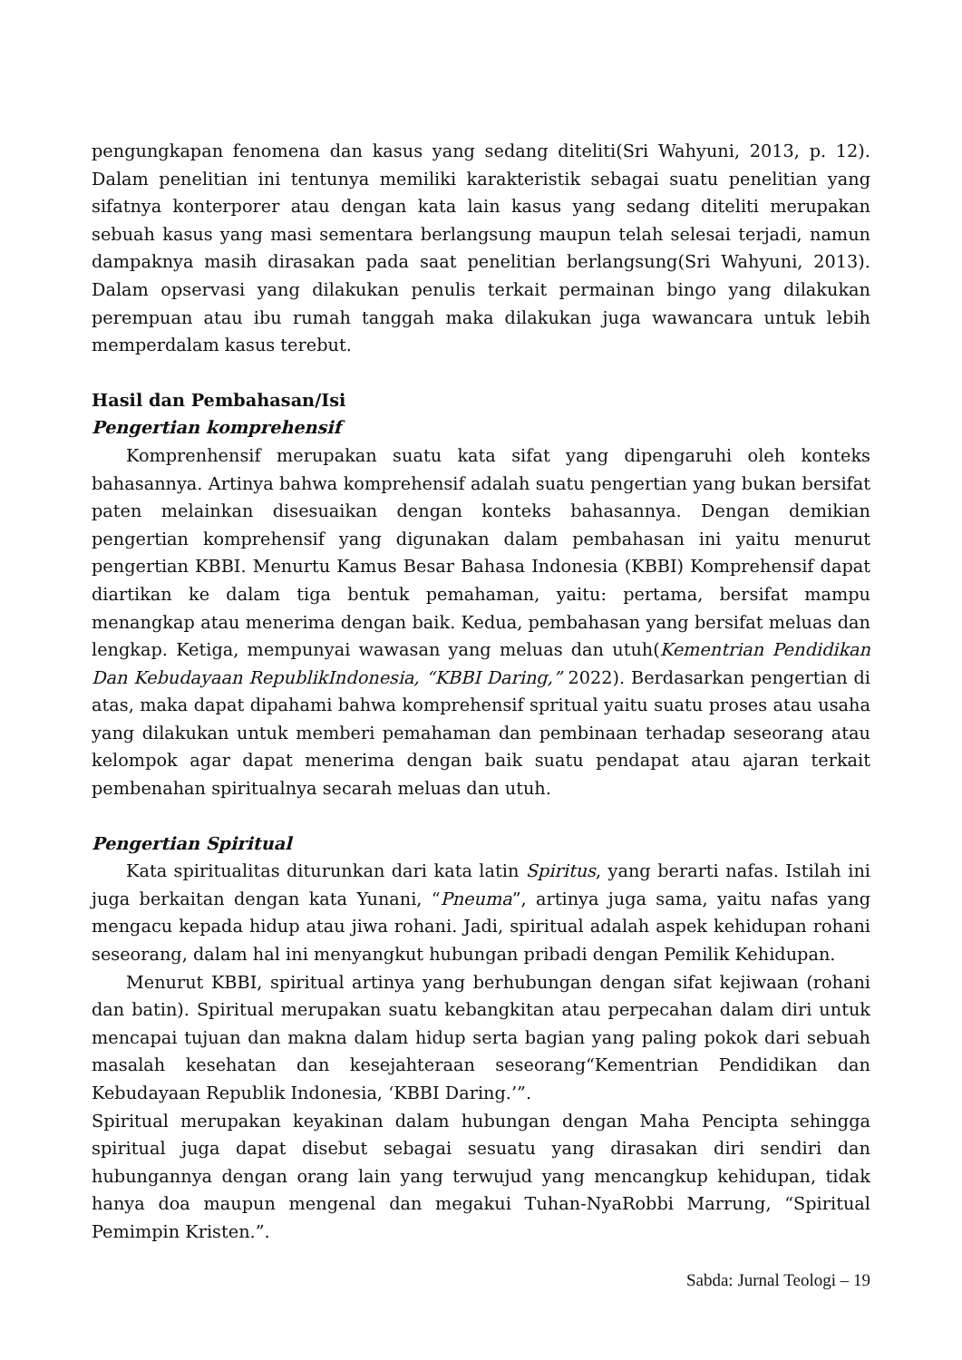pengungkapan fenomena dan kasus yang sedang diteliti(Sri Wahyuni, 2013, p. 12). Dalam penelitian ini tentunya memiliki karakteristik sebagai suatu penelitian yang sifatnya konterporer atau dengan kata lain kasus yang sedang diteliti merupakan sebuah kasus yang masi sementara berlangsung maupun telah selesai terjadi, namun dampaknya masih dirasakan pada saat penelitian berlangsung(Sri Wahyuni, 2013). Dalam opservasi yang dilakukan penulis terkait permainan bingo yang dilakukan perempuan atau ibu rumah tanggah maka dilakukan juga wawancara untuk lebih memperdalam kasus terebut.
Hasil dan Pembahasan/Isi
Pengertian komprehensif
Komprenhensif merupakan suatu kata sifat yang dipengaruhi oleh konteks bahasannya. Artinya bahwa komprehensif adalah suatu pengertian yang bukan bersifat paten melainkan disesuaikan dengan konteks bahasannya. Dengan demikian pengertian komprehensif yang digunakan dalam pembahasan ini yaitu menurut pengertian KBBI. Menurtu Kamus Besar Bahasa Indonesia (KBBI) Komprehensif dapat diartikan ke dalam tiga bentuk pemahaman, yaitu: pertama, bersifat mampu menangkap atau menerima dengan baik. Kedua, pembahasan yang bersifat meluas dan lengkap. Ketiga, mempunyai wawasan yang meluas dan utuh(Kementrian Pendidikan Dan Kebudayaan RepublikIndonesia, “KBBI Daring,” 2022). Berdasarkan pengertian di atas, maka dapat dipahami bahwa komprehensif spritual yaitu suatu proses atau usaha yang dilakukan untuk memberi pemahaman dan pembinaan terhadap seseorang atau kelompok agar dapat menerima dengan baik suatu pendapat atau ajaran terkait pembenahan spiritualnya secarah meluas dan utuh.
Pengertian Spiritual
Kata spiritualitas diturunkan dari kata latin Spiritus, yang berarti nafas. Istilah ini juga berkaitan dengan kata Yunani, “Pneuma”, artinya juga sama, yaitu nafas yang mengacu kepada hidup atau jiwa rohani. Jadi, spiritual adalah aspek kehidupan rohani seseorang, dalam hal ini menyangkut hubungan pribadi dengan Pemilik Kehidupan.
Menurut KBBI, spiritual artinya yang berhubungan dengan sifat kejiwaan (rohani dan batin). Spiritual merupakan suatu kebangkitan atau perpecahan dalam diri untuk mencapai tujuan dan makna dalam hidup serta bagian yang paling pokok dari sebuah masalah kesehatan dan kesejahteraan seseorang“Kementrian Pendidikan dan Kebudayaan Republik Indonesia, ‘KBBI Daring.’”.
Spiritual merupakan keyakinan dalam hubungan dengan Maha Pencipta sehingga spiritual juga dapat disebut sebagai sesuatu yang dirasakan diri sendiri dan hubungannya dengan orang lain yang terwujud yang mencangkup kehidupan, tidak hanya doa maupun mengenal dan megakui Tuhan-NyaRobbi Marrung, “Spiritual Pemimpin Kristen.”.
Sabda: Jurnal Teologi – 19